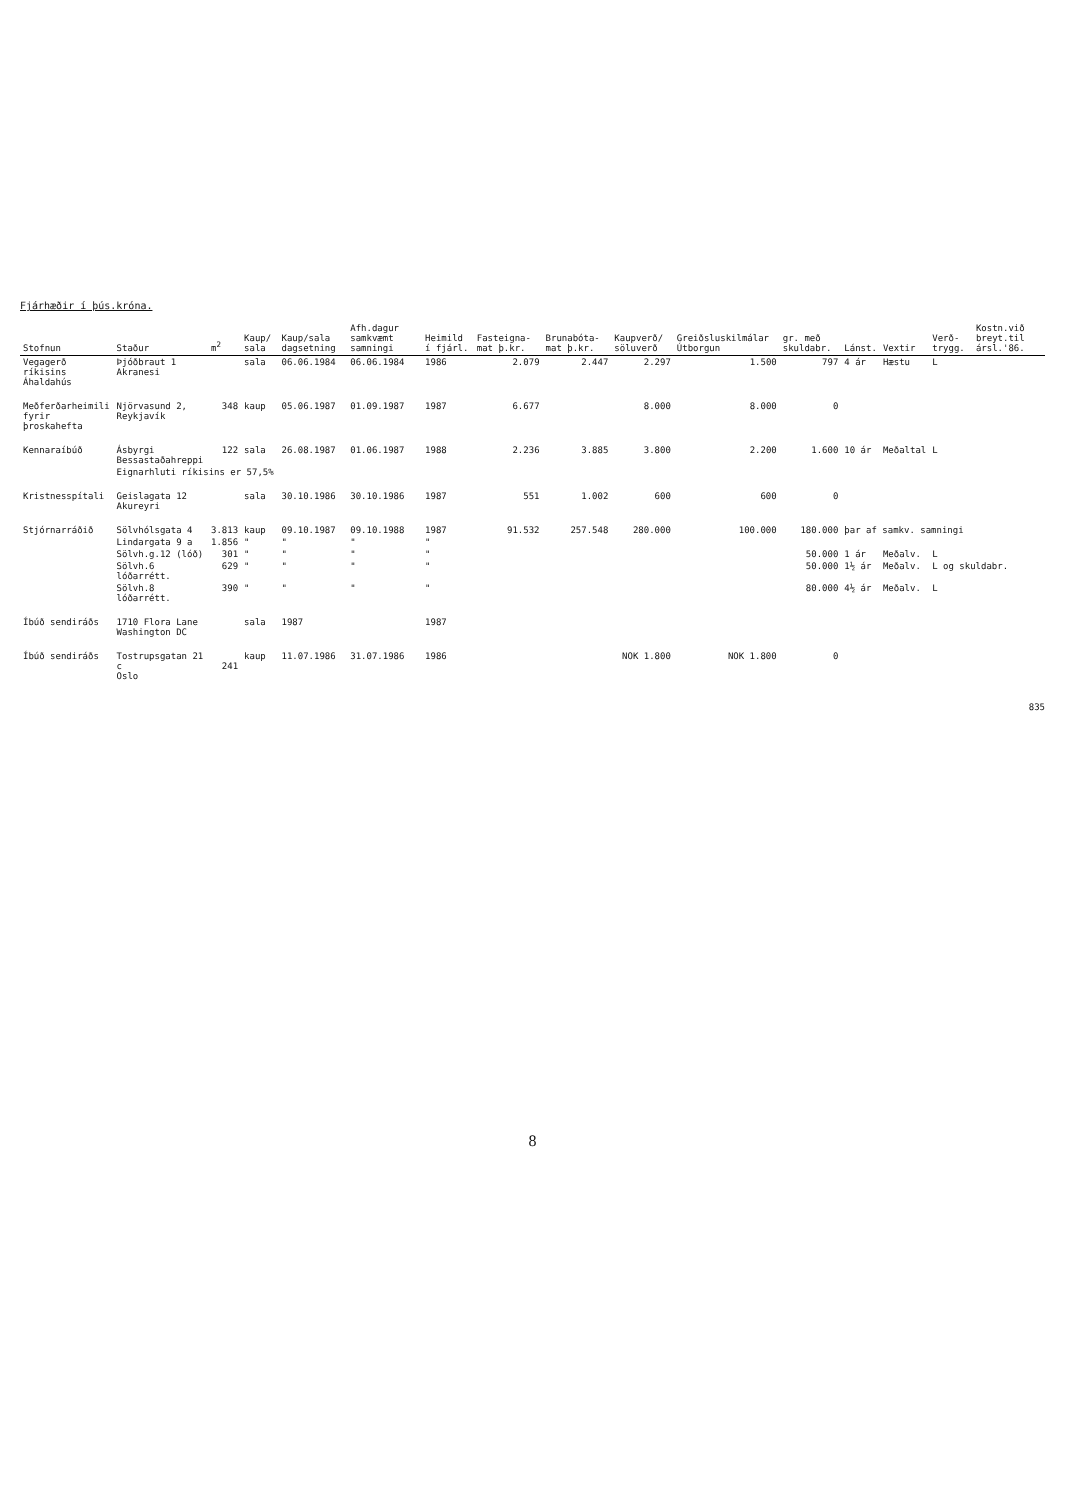Fjárhæðir í þús.króna.
| Stofnun | Staður | m<sup>2</sup> | Kaup/ sala | Kaup/sala dagsetning | Afh.dagur samkvæmt samningi | Heimild í fjárl. | Fasteigna- mat þ.kr. | Brunabóta- mat þ.kr. | Kaupverð/ söluverð | Greiðsluskilmálar Útborgun | gr. með skuldabr. | Lánst. | Vextir | Verð- trygg. | Kostn.við breyt.til ársl.'86. |
| --- | --- | --- | --- | --- | --- | --- | --- | --- | --- | --- | --- | --- | --- | --- | --- |
| Vegagerð ríkisins Áhaldahús | Þjóðbraut 1 Akranesi | | sala | 06.06.1984 | 06.06.1984 | 1986 | 2.079 | 2.447 | 2.297 | 1.500 | 797 | 4 ár | Hæstu | L | |
| Meðferðarheimili fyrir þroskahefta | Njörvasund 2, Reykjavík | 348 | kaup | 05.06.1987 | 01.09.1987 | 1987 | 6.677 | | 8.000 | 8.000 | 0 | | | | |
| Kennaraíbúð | Ásbyrgi Bessastaðahreppi | 122 | sala | 26.08.1987 | 01.06.1987 | 1988 | 2.236 | 3.885 | 3.800 | 2.200 | 1.600 | 10 ár | Meðaltal | L | |
| | Eignarhluti ríkisins er 57,5% | | | | | | | | | | | | | | |
| Kristnesspítali | Geislagata 12 Akureyri | | sala | 30.10.1986 | 30.10.1986 | 1987 | 551 | 1.002 | 600 | 600 | 0 | | | | |
| Stjórnarráðið | Sölvhólsgata 4 | 3.813 | kaup | 09.10.1987 | 09.10.1988 | 1987 | 91.532 | 257.548 | 280.000 | 100.000 | 180.000 | þar af samkv. samningi | | | |
| | Lindargata 9 a | 1.856 | " | " | " | " | | | | | | | | | |
| | Sölvh.g.12 (lóð) | 301 | " | " | " | " | | | | | 50.000 | 1 ár | Meðalv. | L | |
| | Sölvh.6 lóðarrétt. | 629 | " | " | " | " | | | | | 50.000 | 1½ ár | Meðalv. | L og skuldabr. | |
| | Sölvh.8 lóðarrétt. | 390 | " | " | " | " | | | | | 80.000 | 4½ ár | Meðalv. | L | |
| Íbúð sendiráðs | 1710 Flora Lane Washington DC | | sala | 1987 | | 1987 | | | | | | | | | |
| Íbúð sendiráðs | Tostrupsgatan 21 c Oslo | 241 | kaup | 11.07.1986 | 31.07.1986 | 1986 | | | NOK 1.800 | NOK 1.800 | 0 | | | | |
835
8